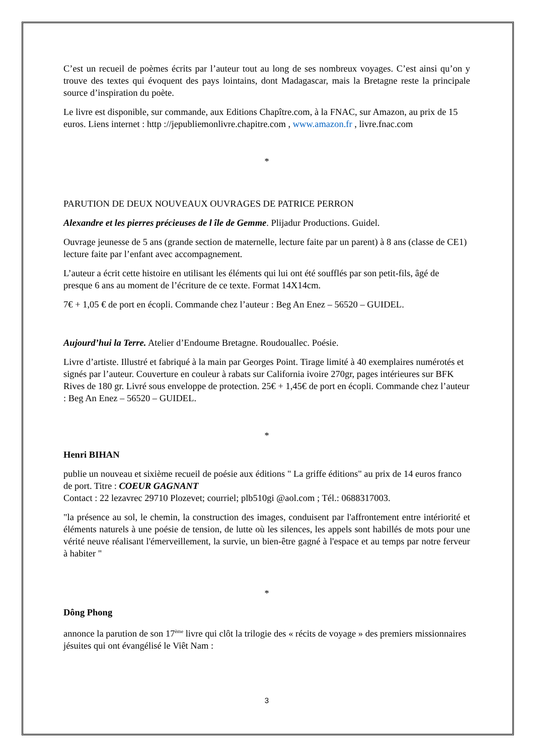C’est un recueil de poèmes écrits par l’auteur tout au long de ses nombreux voyages. C’est ainsi qu’on y trouve des textes qui évoquent des pays lointains, dont Madagascar, mais la Bretagne reste la principale source d’inspiration du poète.
Le livre est disponible, sur commande, aux Editions Chapître.com, à la FNAC, sur Amazon, au prix de 15 euros. Liens internet : http ://jepubliemonlivre.chapitre.com , www.amazon.fr , livre.fnac.com
*
PARUTION DE DEUX NOUVEAUX OUVRAGES DE PATRICE PERRON
Alexandre et les pierres précieuses de l île de Gemme. Plijadur Productions. Guidel.
Ouvrage jeunesse de 5 ans (grande section de maternelle, lecture faite par un parent) à 8 ans (classe de CE1) lecture faite par l’enfant avec accompagnement.
L’auteur a écrit cette histoire en utilisant les éléments qui lui ont été soufflés par son petit-fils, âgé de presque 6 ans au moment de l’écriture de ce texte. Format 14X14cm.
7€ + 1,05 € de port en écopli. Commande chez l’auteur : Beg An Enez – 56520 – GUIDEL.
Aujourd’hui la Terre. Atelier d’Endoume Bretagne. Roudouallec. Poésie.
Livre d’artiste. Illustré et fabriqué à la main par Georges Point. Tirage limité à 40 exemplaires numérotés et signés par l’auteur. Couverture en couleur à rabats sur California ivoire 270gr, pages intérieures sur BFK Rives de 180 gr. Livré sous enveloppe de protection. 25€ + 1,45€ de port en écopli. Commande chez l’auteur : Beg An Enez – 56520 – GUIDEL.
*
Henri BIHAN
publie un nouveau et sixième recueil de poésie aux éditions " La griffe éditions" au prix de 14 euros franco de port. Titre : COEUR GAGNANT
Contact : 22 lezavrec 29710 Plozevet; courriel; plb510gi @aol.com ; Tél.: 0688317003.
"la présence au sol, le chemin, la construction des images, conduisent par l'affrontement entre intériorité et éléments naturels à une poésie de tension, de lutte où les silences, les appels sont habillés de mots pour une vérité neuve réalisant l'émerveillement, la survie, un bien-être gagné à l'espace et au temps par notre ferveur à habiter "
*
Dông Phong
annonce la parution de son 17<sup>ème</sup> livre qui clôt la trilogie des « récits de voyage » des premiers missionnaires jésuites qui ont évangélisé le Viêt Nam :
3